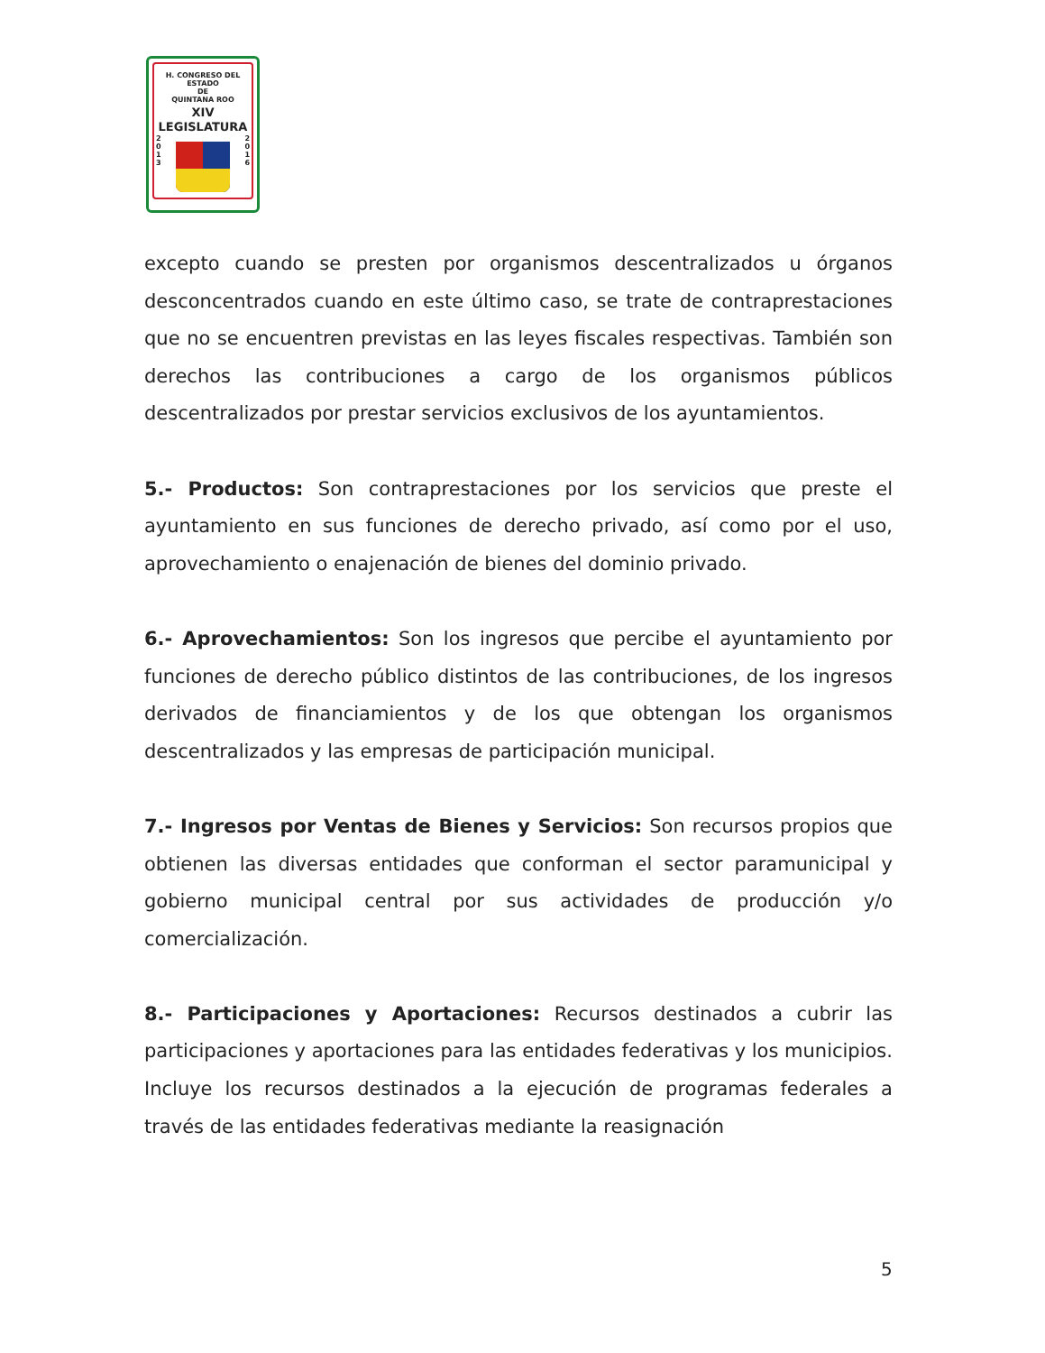H. CONGRESO DEL ESTADO
DE
QUINTANA ROO
XIV LEGISLATURA
2
0
1
3
2
0
1
6
excepto cuando se presten por organismos descentralizados u órganos desconcentrados cuando en este último caso, se trate de contraprestaciones que no se encuentren previstas en las leyes fiscales respectivas. También son derechos las contribuciones a cargo de los organismos públicos descentralizados por prestar servicios exclusivos de los ayuntamientos.
5.- Productos: Son contraprestaciones por los servicios que preste el ayuntamiento en sus funciones de derecho privado, así como por el uso, aprovechamiento o enajenación de bienes del dominio privado.
6.- Aprovechamientos: Son los ingresos que percibe el ayuntamiento por funciones de derecho público distintos de las contribuciones, de los ingresos derivados de financiamientos y de los que obtengan los organismos descentralizados y las empresas de participación municipal.
7.- Ingresos por Ventas de Bienes y Servicios: Son recursos propios que obtienen las diversas entidades que conforman el sector paramunicipal y gobierno municipal central por sus actividades de producción y/o comercialización.
8.- Participaciones y Aportaciones: Recursos destinados a cubrir las participaciones y aportaciones para las entidades federativas y los municipios. Incluye los recursos destinados a la ejecución de programas federales a través de las entidades federativas mediante la reasignación
5